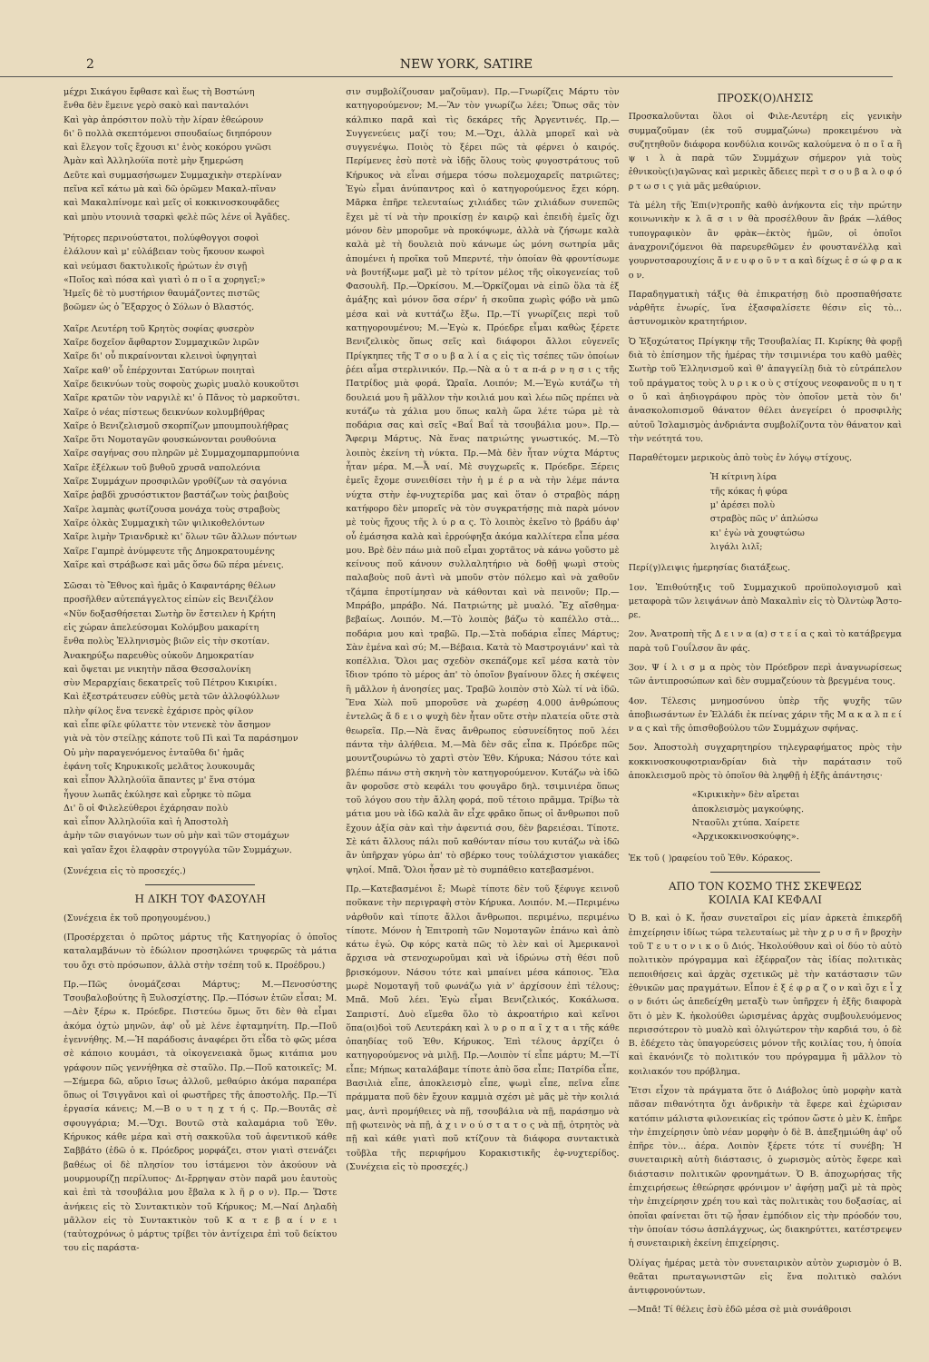2 NEW YORK, SATIRE
μέχρι Σικάγου ἔφθασε καὶ ἕως τὴ Βοστώνη
ἔνθα δὲν ἔμεινε γερὸ σακὸ καὶ πανταλόνι
Καὶ γὰρ ἀπρόσιτον πολὺ τὴν λίραν ἐθεώρουν
δι' ὃ πολλὰ σκεπτόμενοι σπουδαίως διηπόρουν
καὶ ἔλεγον τοῖς ἔχουσι κι' ἑνὸς κοκόρου γνῶσι
Ἀμὰν καὶ Ἀλληλούϊα ποτὲ μὴν ξημερώση
Δεῦτε καὶ συμμασήσωμεν Συμμαχικὴν στερλίναν
πεῖνα κεῖ κάτω μὰ καὶ δῶ ὁρῶμεν Μακαλ-πῖναν
καὶ Μακαλπίνομε καὶ μεῖς οἱ κοκκινοσκουφᾶδες
καὶ μπὸυ ντουνιὰ τσαρκὶ φελὲ πῶς λένε οἱ Ἀγᾶδες.
Ῥήτορες περινούστατοι, πολύφθογγοι σοφοὶ
ἐλάλουν καὶ μ' εὐλάβειαν τοὺς ἤκουον κωφοὶ
καὶ νεύμασι δακτυλικοῖς ἠρώτων ἐν σιγῇ
«Ποῖος καὶ πόσα καὶ γιατὶ ὁ π ο ῖ α χορηγεῖ;»
Ἡμεῖς δὲ τὸ μυστήριον θαυμάζοντες πιστῶς
βοῶμεν ὡς ὁ Ἔξαρχος ὁ Σόλων ὁ Βλαστός.
Χαῖρε Λευτέρη τοῦ Κρητὸς σοφίας φυσερὸν
Χαῖρε δοχεῖον ἄφθαρτον Συμμαχικῶν λιρῶν
Χαῖρε δι' οὗ πικραίνονται κλεινοὶ ὑφηγηταὶ
Χαῖρε καθ' οὗ ἐπέρχονται Σατύρων ποιηταὶ
Χαῖρε δεικνύων τοὺς σοφοὺς χωρὶς μυαλὸ κουκοῦτσι
Χαῖρε κρατῶν τὸν ναργιλὲ κι' ὁ Πᾶνος τὸ μαρκοῦτσι.
Χαῖρε ὁ νέας πίστεως δεικνύων κολυμβήθρας
Χαῖρε ὁ Βενιζελισμοῦ σκορπίζων μπουμπουλήθρας
Χαῖρε ὅτι Νομοταγῶν φουσκώνονται ρουθούνια
Χαῖρε σαγήνας σου πληρῶν μὲ Συμμαχομπαρμπούνια
Χαῖρε ἐξέλκων τοῦ βυθοῦ χρυσᾶ ναπολεόνια
Χαῖρε Συμμάχων προσφιλῶν γροθίζων τὰ σαγόνια
Χαῖρε ῥαβδὶ χρυσόστικτον βαστάζων τοὺς ῥαιβοὺς
Χαῖρε λαμπὰς φωτίζουσα μονάχα τοὺς στραβοὺς
Χαῖρε ὁλκὰς Συμμαχικὴ τῶν ψιλικοθελόντων
Χαῖρε λιμὴν Τριανδρικὲ κι' ὅλων τῶν ἄλλων πόντων
Χαῖρε Γαμπρὲ ἀνύμφευτε τῆς Δημοκρατουμένης
Χαῖρε καὶ στράβωσε καὶ μᾶς ὅσω δῶ πέρα μένεις.
Σῶσαι τὸ Ἔθνος καὶ ἡμᾶς ὁ Καφαντάρης θέλων
προσῆλθεν αὐτεπάγγελτος εἰπὼν εἰς Βενιζέλον
«Νῦν δοξασθήσεται Σωτὴρ ὃν ἔστειλεν ἡ Κρήτη
εἰς χώραν ἀπελεύσομαι Κολόμβου μακαρίτη
ἔνθα πολὺς Ἑλληνισμὸς βιῶν εἰς τὴν σκοτίαν.
Ἀνακηρύξω παρευθὺς οὐκοῦν Δημοκρατίαν
καὶ ὄψεται με νικητὴν πᾶσα Θεσσαλονίκη
σὺν Μεραρχίαις δεκατρεῖς τοῦ Πέτρου Κικιρίκι.
Καὶ ἐξεστράτευσεν εὐθὺς μετὰ τῶν ἀλλοφύλλων
πλὴν φίλος ἕνα τενεκὲ ἐχάρισε πρὸς φίλον
καὶ εἶπε φίλε φύλαττε τὸν ντενεκὲ τὸν ἄσημον
γιὰ νὰ τὸν στείλῃς κάποτε τοῦ Πὶ καὶ Τα παράσημον
Οὐ μὴν παραγενόμενος ἐνταῦθα δι' ἡμᾶς
ἐφάνη τοῖς Κηρυκικοῖς μελᾶτος λουκουμᾶς
καὶ εἶπον Ἀλληλούϊα ἅπαντες μ' ἕνα στόμα
ἦγουν λωπᾶς ἐκύλησε καὶ εὗρηκε τὸ πῶμα
Δι' ὃ οἱ Φιλελεύθεροι ἐχάρησαν πολὺ
καὶ εἶπον Ἀλληλούϊα καὶ ἡ Ἀποστολὴ
ἀμὴν τῶν σιαγόνων των οὐ μὴν καὶ τῶν στομάχων
καὶ γαῖαν ἔχοι ἐλαφρὰν στρογγύλα τῶν Συμμάχων.
(Συνέχεια εἰς τὸ προσεχές.)
Η ΔΙΚΗ ΤΟΥ ΦΑΣΟΥΛΗ
(Συνέχεια ἐκ τοῦ προηγουμένου.)
(Προσέρχεται ὁ πρῶτος μάρτυς τῆς Κατηγορίας ὁ ὁποῖος καταλαμβάνων τὸ ἑδώλιον προσηλώνει τρυφερῶς τὰ μάτια του ὄχι στὸ πρόσωπον, ἀλλὰ στὴν τσέπη τοῦ κ. Προέδρου.)
Πρ.—Πῶς ὀνομάζεσαι Μάρτυς; Μ.—Πενοσύστης Τσουβαλοβούτης ἢ Ξυλοσχίστης. Πρ.—Πόσων ἐτῶν εἶσαι; Μ.—Δὲν ξέρω κ. Πρόεδρε. Πιστεύω ὅμως ὅτι δὲν θὰ εἶμαι ἀκόμα ὀχτὼ μηνῶν, ἀφ' οὗ μὲ λένε ἑφταμηνίτη. Πρ.—Ποῦ ἐγεννήθης. Μ.—Ἡ παράδοσις ἀναφέρει ὅτι εἶδα τὸ φῶς μέσα σὲ κάποιο κουμάσι, τὰ οἰκογενειακὰ ὅμως κιτάπια μου γράφουν πῶς γεννήθηκα σὲ σταῦλο. Πρ.—Ποῦ κατοικεῖς; Μ.—Σήμερα δῶ, αὔριο ἴσως ἀλλοῦ, μεθαύριο ἀκόμα παραπέρα ὅπως οἱ Τσιγγᾶνοι καὶ οἱ φωστῆρες τῆς ἀποστολῆς. Πρ.—Τί ἐργασία κάνεις; Μ.—Β ο υ τ η χ τ ή ς. Πρ.—Βουτᾶς σὲ σφουγγάρια; Μ.—Ὄχι. Βουτῶ στὰ καλαμάρια τοῦ Ἐθν. Κήρυκος κάθε μέρα καὶ στὴ σακκοῦλα τοῦ ἀφεντικοῦ κάθε Σαββάτο (ἐδῶ ὁ κ. Πρόεδρος μορφάζει, στον γιατὶ στενάζει βαθέως οἱ δὲ πλησίον του ἱστάμενοι τὸν ἀκούουν νὰ μουρμουρίζῃ περίλυπος· Δι-ἔρρηψαν στὸν παρᾶ μου ἑαυτοὺς καὶ ἐπὶ τὰ τσουβάλια μου ἔβαλα κ λ ῆ ρ ο ν). Πρ.— Ὥστε ἀνήκεις εἰς τὸ Συντακτικὸν τοῦ Κήρυκος; Μ.—Ναί Δηλαδὴ μᾶλλον εἰς τὸ Συντακτικὸν τοῦ Κ α τ ε β α ί ν ε ι (ταὐτοχρόνως ὁ μάρτυς τρίβει τὸν ἀντίχειρα ἐπὶ τοῦ δείκτου του εἰς παράστα-
σιν συμβολίζουσαν μαζοῦμαν). Πρ.—Γνωρίζεις Μάρτυ τὸν κατηγορούμενον; Μ.—Ἂν τὸν γνωρίζω λέει; Ὅπως σᾶς τὸν κάλπικο παρᾶ καὶ τὶς δεκάρες τῆς Ἀργεντινές. Πρ.—Συγγενεύεις μαζί του; Μ.—Ὄχι, ἀλλὰ μπορεῖ καὶ νὰ συγγενέψω. Ποιὸς τὸ ξέρει πῶς τὰ φέρνει ὁ καιρός. Περίμενες ἐσὺ ποτὲ νὰ ἰδῇς ὅλους τοὺς φυγοστράτους τοῦ Κήρυκος νὰ εἶναι σήμερα τόσω πολεμοχαρεῖς πατριῶτες; Ἐγὼ εἶμαι ἀνύπαντρος καὶ ὁ κατηγορούμενος ἔχει κόρη. Μᾶρκα ἐπῆρε τελευταίως χιλιάδες τῶν χιλιάδων συνεπῶς ἔχει μὲ τί νὰ τὴν προικίσῃ ἐν καιρῷ καὶ ἐπειδὴ ἐμεῖς ὄχι μόνον δὲν μποροῦμε νὰ προκόψωμε, ἀλλὰ νὰ ζήσωμε καλὰ καλὰ μὲ τὴ δουλειὰ ποὺ κάνωμε ὡς μόνη σωτηρία μᾶς ἀπομένει ἡ προῖκα τοῦ Μπερντέ, τὴν ὁποίαν θὰ φροντίσωμε νὰ βουτήξωμε μαζὶ μὲ τὸ τρίτον μέλος τῆς οἰκογενείας τοῦ Φασουλῆ. Πρ.—Ὁρκίσου. Μ.—Ὁρκίζομαι νὰ εἰπῶ ὅλα τὰ ἐξ ἁμάξης καὶ μόνον ὅσα σέρν' ἡ σκοῦπα χωρὶς φόβο νὰ μπῶ μέσα καὶ νὰ κυττάζω ἔξω. Πρ.—Τί γνωρίζεις περὶ τοῦ κατηγορουμένου; Μ.—Ἐγὼ κ. Πρόεδρε εἶμαι καθὼς ξέρετε Βενιζελικὸς ὅπως σεῖς καὶ διάφοροι ἄλλοι εὐγενεῖς Πρίγκηπες τῆς Τ σ ο υ β α λ ί α ς εἰς τὶς τσέπες τῶν ὁποίων ῥέει αἷμα στερλινικόν. Πρ.—Νὰ α ὐ τ α π-ά ρ ν η σ ι ς τῆς Πατρίδος μιὰ φορά. Ὡραῖα. Λοιπόν; Μ.—Ἐγὼ κυτάζω τὴ δουλειά μου ἢ μᾶλλον τὴν κοιλιά μου καὶ λέω πῶς πρέπει νὰ κυτάζω τὰ χάλια μου ὅπως καλὴ ὥρα λέτε τώρα μὲ τὰ ποδάρια σας καὶ σεῖς «Βαΐ Βαΐ τὰ τσουβάλια μου». Πρ.—Ἄφεριμ Μάρτυς. Νὰ ἕνας πατριώτης γνωστικός. Μ.—Τὸ λοιπὸς ἐκείνη τὴ νύκτα. Πρ.—Μὰ δὲν ἦταν νύχτα Μάρτυς ἦταν μέρα. Μ.—Ἆ ναί. Μὲ συγχωρεῖς κ. Πρόεδρε. Ξέρεις ἐμεῖς ἔχομε συνειθίσει τὴν ἡ μ έ ρ α νὰ τὴν λέμε πάντα νύχτα στὴν ἐφ-νυχτερίδα μας καὶ ὅταν ὁ στραβὸς πάρῃ κατήφορο δὲν μπορεῖς νὰ τὸν συγκρατήσῃς πιὰ παρὰ μόνον μὲ τοὺς ἤχους τῆς λ ύ ρ α ς. Τὸ λοιπὸς ἐκεῖνο τὸ βράδυ ἀφ' οὗ ἐμάσησα καλὰ καὶ ἐρρούφηξα ἀκόμα καλλίτερα εἶπα μέσα μου. Βρὲ δὲν πάω μιὰ ποῦ εἶμαι χορτᾶτος νὰ κάνω γοῦστο μὲ κείνους ποῦ κάνουν συλλαλητήριο νὰ δοθῇ ψωμὶ στοὺς παλαβοὺς ποῦ ἀντὶ νὰ μποῦν στὸν πόλεμο καὶ νὰ χαθοῦν τζάμπα ἐπροτίμησαν νὰ κάθονται καὶ νὰ πεινοῦν; Πρ.—Μπράβο, μπράβο. Νά. Πατριώτης μὲ μυαλό. Ἔχ αἴσθημα· βεβαίως. Λοιπόν. Μ.—Τὸ λοιπὸς βάζω τὸ καπέλλο στὰ... ποδάρια μου καὶ τραβῶ. Πρ.—Στὰ ποδάρια εἶπες Μάρτυς; Σὰν ἐμένα καὶ σύ; Μ.—Βέβαια. Κατὰ τὸ Μαστρογιάνν' καὶ τὰ κοπέλλια. Ὅλοι μας σχεδὸν σκεπάζομε κεῖ μέσα κατὰ τὸν ἴδιον τρόπο τὸ μέρος ἀπ' τὸ ὁποῖον βγαίνουν ὅλες ἡ σκέψεις ἢ μᾶλλον ἡ ἀνοησίες μας. Τραβῶ λοιπὸν στὸ Χὼλ τί νὰ ἰδῶ. Ἕνα Χὼλ ποῦ μποροῦσε νὰ χωρέσῃ 4.000 ἀνθρώπους ἐντελῶς ἄ δ ε ι ο ψυχὴ δὲν ἦταν οὔτε στὴν πλατεία οὔτε στὰ θεωρεῖα. Πρ.—Νὰ ἕνας ἄνθρωπος εὐσυνείδητος ποῦ λέει πάντα τὴν ἀλήθεια. Μ.—Μὰ δὲν σᾶς εἶπα κ. Πρόεδρε πῶς μουντζουρώνω τὸ χαρτὶ στὸν Ἐθν. Κήρυκα; Νάσου τότε καὶ βλέπω πάνω στὴ σκηνὴ τὸν κατηγορούμενον. Κυτάζω νὰ ἰδῶ ἂν φοροῦσε στὸ κεφάλι του φουγᾶρο δηλ. τσιμινιέρα ὅπως τοῦ λόγου σου τὴν ἄλλη φορά, ποῦ τέτοιο πρᾶμμα. Τρίβω τὰ μάτια μου νὰ ἰδῶ καλὰ ἂν εἶχε φρᾶκο ὅπως οἱ ἄνθρωποι ποῦ ἔχουν ἀξία σὰν καὶ τὴν ἀφεντιά σου, δὲν βαρειέσαι. Τίποτε. Σὲ κάτι ἄλλους πάλι ποῦ καθόνταν πίσω του κυτάζω νὰ ἰδῶ ἂν ὑπῆρχαν γύρω ἀπ' τὸ σβέρκο τους τοὐλάχιστον γιακάδες ψηλοί. Μπᾶ. Ὅλοι ἦσαν μὲ τὸ συμπάθειο κατεβασμένοι.
Πρ.—Κατεβασμένοι ἔ; Μωρὲ τίποτε δὲν τοῦ ξέφυγε κεινοῦ ποῦκανε τὴν περιγραφὴ στὸν Κήρυκα. Λοιπόν. Μ.—Περιμένω νἀρθοῦν καὶ τίποτε ἄλλοι ἄνθρωποι. περιμένω, περιμένω τίποτε. Μόνον ἡ Ἐπιτροπὴ τῶν Νομοταγῶν ἐπάνω καὶ ἀπὸ κάτω ἐγώ. Οφ κόρς κατὰ πῶς τὸ λὲν καὶ οἱ Ἀμερικανοὶ ἄρχισα νὰ στενοχωροῦμαι καὶ νὰ ἱδρώνω στὴ θέσι ποῦ βρισκόμουν. Νάσου τότε καὶ μπαίνει μέσα κάποιος. Ἔλα μωρὲ Νομοταγῆ τοῦ φωνάζω γιὰ ν' ἀρχίσουν ἐπὶ τέλους; Μπᾶ. Μοῦ λέει. Ἐγὼ εἶμαι Βενιζελικός. Κοκάλωσα. Σαπριστί. Δυὸ εἴμεθα ὅλο τὸ ἀκροατήριο καὶ κεῖνοι ὅπα(οι)δοὶ τοῦ Λευτεράκη καὶ λ υ ρ ο π α ῖ χ τ α ι τῆς κάθε ὁπαηδίας τοῦ Ἐθν. Κήρυκος. Ἐπὶ τέλους ἀρχίζει ὁ κατηγορούμενος νὰ μιλῇ. Πρ.—Λοιπὸν τί εἶπε μάρτυ; Μ.—Τί εἶπε; Μήπως καταλάβαμε τίποτε ἀπὸ ὅσα εἶπε; Πατρίδα εἶπε, Βασιλιὰ εἶπε, ἀποκλεισμὸ εἶπε, ψωμὶ εἶπε, πεῖνα εἶπε πράμματα ποῦ δὲν ἔχουν καμμιὰ σχέσι μὲ μᾶς μὲ τὴν κοιλιά μας, ἀντὶ προμήθειες νὰ πῇ, τσουβάλια νὰ πῇ, παράσημο νὰ πῇ φωτεινὸς νὰ πῇ, ἀ χ ι ν ο ύ σ τ α τ ο ς νὰ πῇ, ὀτρητὸς νὰ πῇ καὶ κάθε γιατὶ ποῦ κτίζουν τὰ διάφορα συντακτικὰ τοῦβλα τῆς περιφήμου Κορακιστικῆς ἐφ-νυχτερίδος. (Συνέχεια εἰς τὸ προσεχές.)
ΠΡΟΣΚ(Ο)ΛΗΣΙΣ
Προσκαλοῦνται ὅλοι οἱ Φιλε-Λευτέρη εἰς γενικὴν συμμαζοῦμαν (ἐκ τοῦ συμμαζώνω) προκειμένου νὰ συζητηθοῦν διάφορα κονδύλια κοινῶς καλούμενα ὁ π ο ῖ α ἢ ψ ι λ ὰ παρὰ τῶν Συμμάχων σήμερον γιὰ τοὺς ἐθνικοὺς(ι)αγῶνας καὶ μερικὲς ἄδειες περὶ τ σ ο υ β α λ ο φ ό ρ τ ω σ ι ς γιὰ μᾶς μεθαύριον.
Τὰ μέλη τῆς Ἐπι(ν)τροπῆς καθὸ ἀνήκοντα εἰς τὴν πρώτην κοινωνικὴν κ λ ᾶ σ ι ν θὰ προσέλθουν ἂν βράκ —λάθος τυπογραφικὸν ἂν φρὰκ—ἐκτὸς ἡμῶν, οἱ ὁποῖοι ἀναχρονιζόμενοι θὰ παρευρεθῶμεν ἐν φουστανέλλᾳ καὶ γουρνοτσαρουχίοις ἄ ν ε υ φ ο ῦ ν τ α καὶ δίχως ἐ σ ώ φ ρ α κ ο ν.
Παραδηγματικὴ τάξις θὰ ἐπικρατήσῃ διὸ προσπαθήσατε νἀρθῆτε ἐνωρίς, ἵνα ἐξασφαλίσετε θέσιν εἰς τὸ... ἀστυνομικὸν κρατητήριον.
Ὁ Ἐξοχώτατος Πρίγκηψ τῆς Τσουβαλίας Π. Κιρίκης θὰ φορῇ διὰ τὸ ἐπίσημον τῆς ἡμέρας τὴν τσιμινιέρα του καθὸ μαθὲς Σωτὴρ τοῦ Ἑλληνισμοῦ καὶ θ' ἀπαγγείλῃ διὰ τὸ εὐτράπελον τοῦ πράγματος τοὺς λ υ ρ ι κ ο ὺ ς στίχους νεοφανοῦς π υ η τ ο ῦ καὶ ἀηδιογράφου πρὸς τὸν ὁποῖον μετὰ τὸν δι' ἀνασκολοπισμοῦ θάνατον θέλει ἀνεγείρει ὁ προσφιλὴς αὐτοῦ Ἰσλαμισμὸς ἀνδριάντα συμβολίζοντα τὸν θάνατον καὶ τὴν νεότητά του.
Παραθέτομεν μερικοὺς ἀπὸ τοὺς ἐν λόγῳ στίχους.
Ἡ κίτρινη λίρα
τῆς κόκας ἡ φύρα
μ' ἀρέσει πολὺ
στραβὸς πῶς ν' ἁπλώσω
κι' ἐγὼ νὰ χουφτώσω
λιγάλι λιλῖ;
Περί(γ)λειψις ἡμερησίας διατάξεως.
1ον. Ἐπιθούτηξις τοῦ Συμμαχικοῦ προϋπολογισμοῦ καὶ μεταφορὰ τῶν λειψάνων ἀπὸ Μακαλπὶν εἰς τὸ Ὀλντὼφ Ἄστο-ρε.
2ον. Ἀνατροπὴ τῆς Δ ε ι ν α (α) σ τ ε ί α ς καὶ τὸ κατάβρεγμα παρὰ τοῦ Γουΐλσον ἂν φάς.
3ον. Ψ ί λ ι σ μ α πρὸς τὸν Πρόεδρον περὶ ἀναγνωρίσεως τῶν ἀντιπροσώπων καὶ δὲν συμμαζεύουν τὰ βρεγμένα τους.
4ον. Τέλεσις μνημοσύνου ὑπὲρ τῆς ψυχῆς τῶν ἀποβιωσάντων ἐν Ἑλλάδι ἐκ πείνας χάριν τῆς Μ α κ α λ π ε ί ν α ς καὶ τῆς ὀπισθοβούλου τῶν Συμμάχων σφήνας.
5ον. Ἀποστολὴ συγχαρητηρίου τηλεγραφήματος πρὸς τὴν κοκκινοσκουφοτριανδρίαν διὰ τὴν παράτασιν τοῦ ἀποκλεισμοῦ πρὸς τὸ ὁποῖον θὰ ληφθῇ ἡ ἑξῆς ἀπάντησις·
«Κιρικικὴν» δὲν αἴρεται
ἀποκλεισμὸς μαγκούφης.
Νταοῦλι χτύπα. Χαίρετε
«Ἀρχικοκκινοσκούφης».
Ἐκ τοῦ ( )ραφείου τοῦ Ἐθν. Κόρακος.
ΑΠΟ ΤΟΝ ΚΟΣΜΟ ΤΗΣ ΣΚΕΨΕΩΣ
ΚΟΙΛΙΑ ΚΑΙ ΚΕΦΑΛΙ
Ὁ Β. καὶ ὁ Κ. ἦσαν συνεταῖροι εἰς μίαν ἀρκετὰ ἐπικερδῆ ἐπιχείρησιν ἰδίως τώρα τελευταίως μὲ τὴν χ ρ υ σ ῆ ν βροχὴν τοῦ Τ ε υ τ ο ν ι κ ο ῦ Διός. Ἠκολούθουν καὶ οἱ δύο τὸ αὐτὸ πολιτικὸν πρόγραμμα καὶ ἐξέφραζον τὰς ἰδίας πολιτικὰς πεποιθήσεις καὶ ἀρχὰς σχετικῶς μὲ τὴν κατάστασιν τῶν ἐθνικῶν μας πραγμάτων. Εἶπον ἐ ξ έ φ ρ α ζ ο ν καὶ ὄχι ε ἶ χ ο ν διότι ὡς ἀπεδείχθη μεταξὺ των ὑπῆρχεν ἡ ἑξῆς διαφορὰ ὅτι ὁ μὲν Κ. ἠκολούθει ὡρισμένας ἀρχὰς συμβουλευόμενος περισσότερον τὸ μυαλὸ καὶ ὀλιγώτερον τὴν καρδιά του, ὁ δὲ Β. ἐδέχετο τὰς ὑπαγορεύσεις μόνον τῆς κοιλίας του, ἡ ὁποία καὶ ἐκανόνιζε τὸ πολιτικόν του πρόγραμμα ἢ μᾶλλον τὸ κοιλιακόν του πρόβλημα.
Ἔτσι εἶχον τὰ πράγματα ὅτε ὁ Διάβολος ὑπὸ μορφὴν κατὰ πᾶσαν πιθανότητα ὄχι ἀνδρικὴν τὰ ἔφερε καὶ ἐχώρισαν κατόπιν μάλιστα φιλονεικίας εἰς τρόπον ὥστε ὁ μὲν Κ. ἐπῆρε τὴν ἐπιχείρησιν ὑπὸ νέαν μορφὴν ὁ δὲ Β. ἀπεξημιώθη ἀφ' οὗ ἐπῆρε τὸν... ἀέρα. Λοιπὸν ξέρετε τότε τί συνέβη; Ἡ συνεταιρικὴ αὐτὴ διάστασις, ὁ χωρισμὸς αὐτὸς ἔφερε καὶ διάστασιν πολιτικῶν φρονημάτων. Ὁ Β. ἀποχωρήσας τῆς ἐπιχειρήσεως ἐθεώρησε φρόνιμον ν' ἀφήσῃ μαζὶ μὲ τὰ πρὸς τὴν ἐπιχείρησιν χρέη του καὶ τὰς πολιτικὰς του δοξασίας, αἱ ὁποῖαι φαίνεται ὅτι τῷ ἦσαν ἐμπόδιον εἰς τὴν πρόοδόν του, τὴν ὁποίαν τόσω ἀσπλάγχνως, ὡς διακηρύττει, κατέστρεψεν ἡ συνεταιρικὴ ἐκείνη ἐπιχείρησις.
Ὀλίγας ἡμέρας μετὰ τὸν συνεταιρικὸν αὐτὸν χωρισμὸν ὁ Β. θεᾶται πρωταγωνιστῶν εἰς ἕνα πολιτικὸ σαλόνι ἀντιφρονούντων.
—Μπᾶ! Τί θέλεις ἐσὺ ἐδῶ μέσα σὲ μιὰ συνάθροισι